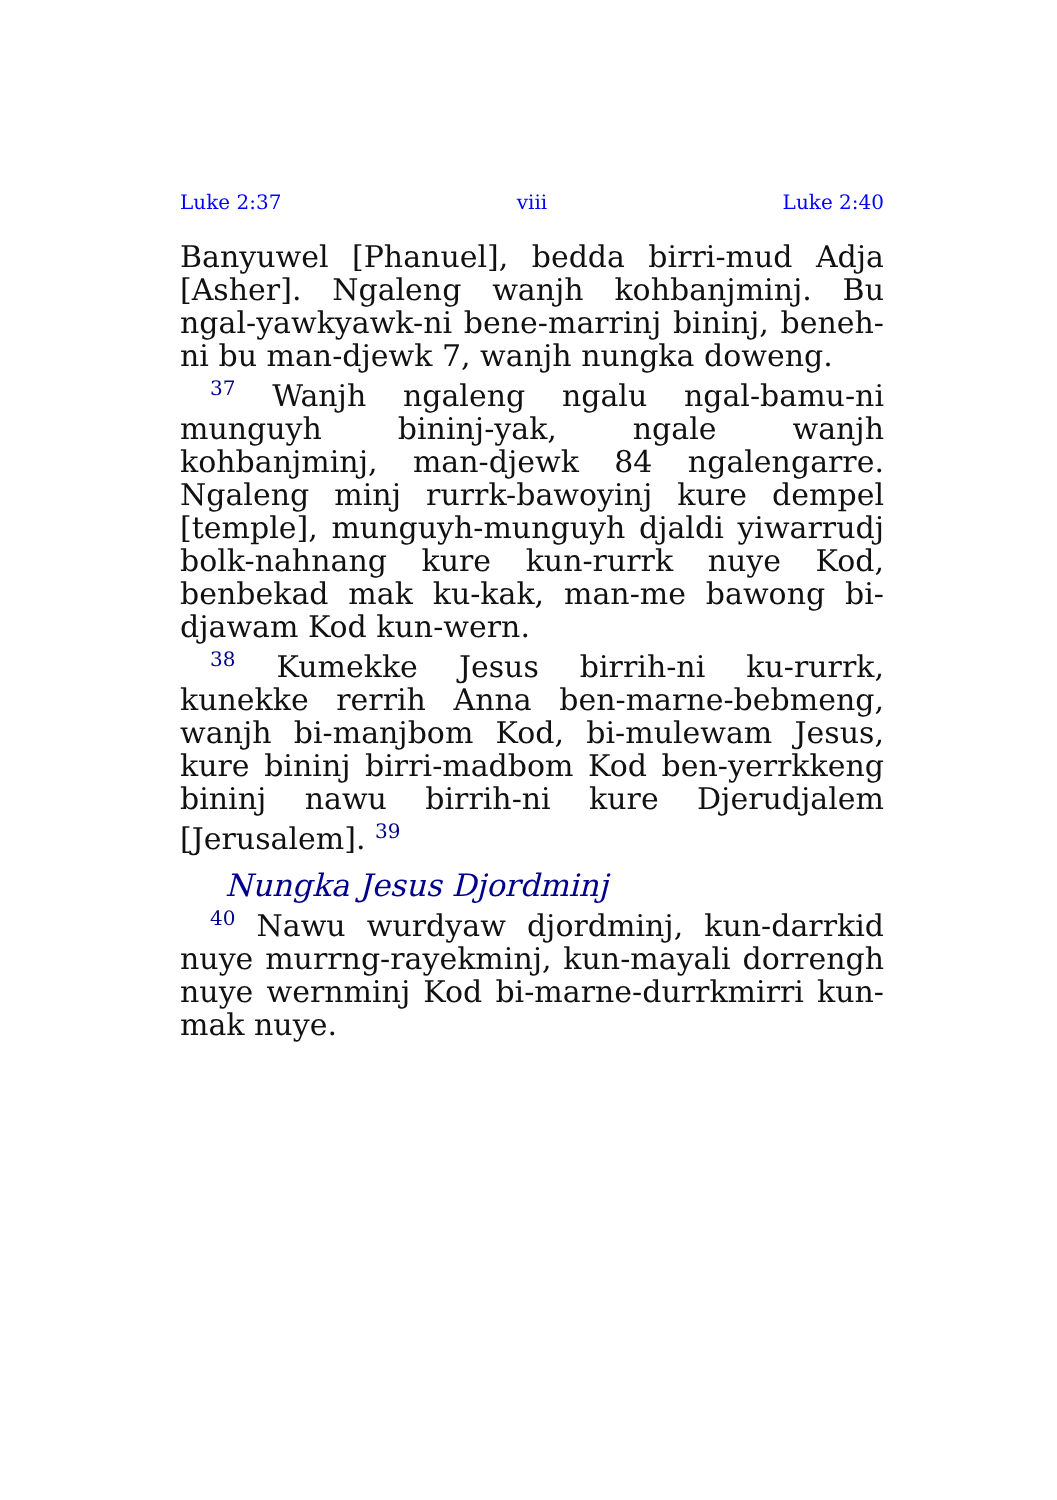Luke 2:37 viii Luke 2:40
Banyuwel [Phanuel], bedda birri-mud Adja [Asher]. Ngaleng wanjh kohbanjminj. Bu ngal-yawkyawk-ni bene-marrinj bininj, beneh-ni bu man-djewk 7, wanjh nungka doweng.
<sup>37</sup> Wanjh ngaleng ngalu ngal-bamu-ni munguyh bininj-yak, ngale wanjh kohbanjminj, man-djewk 84 ngalengarre. Ngaleng minj rurrk-bawoyinj kure dempel [temple], munguyh-munguyh djaldi yiwarrudj bolk-nahnang kure kun-rurrk nuye Kod, benbekad mak ku-kak, man-me bawong bi-djawam Kod kun-wern.
<sup>38</sup> Kumekke Jesus birrih-ni ku-rurrk, kunekke rerrih Anna ben-marne-bebmeng, wanjh bi-manjbom Kod, bi-mulewam Jesus, kure bininj birri-madbom Kod ben-yerrkkeng bininj nawu birrih-ni kure Djerudjalem [Jerusalem]. <sup>39</sup>
Nungka Jesus Djordminj
<sup>40</sup> Nawu wurdyaw djordminj, kun-darrkid nuye murrng-rayekminj, kun-mayali dorrengh nuye wernminj Kod bi-marne-durrkmirri kun-mak nuye.